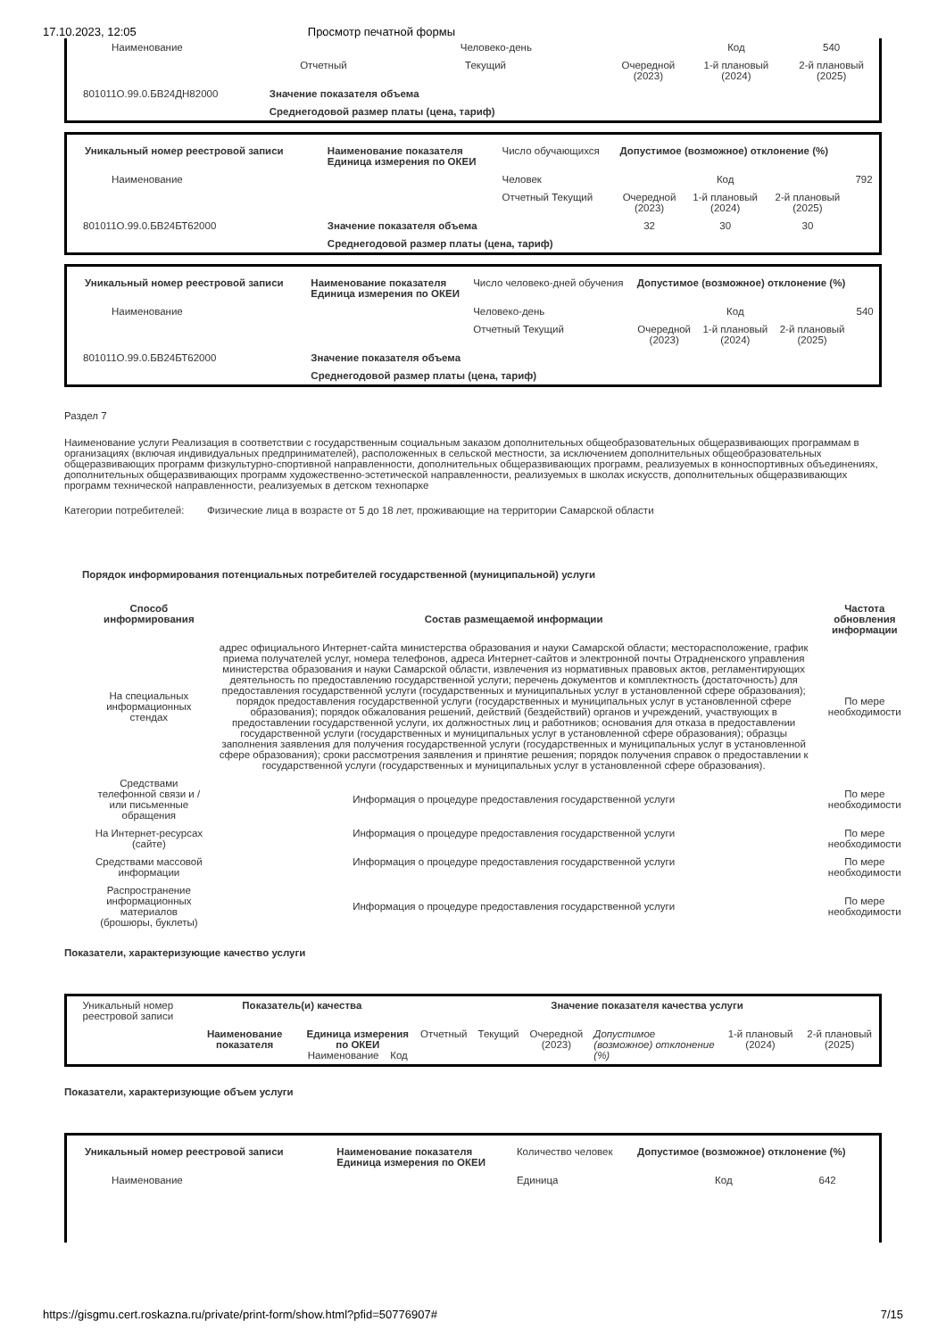17.10.2023, 12:05 Просмотр печатной формы
| Наименование | Человеко-день | | | | Код | 540 |
| | | Отчетный | Текущий | Очередной (2023) | 1-й плановый (2024) | 2-й плановый (2025) |
| 801011О.99.0.БВ24ДН82000 | Значение показателя объема | | | | | |
| | Среднегодовой размер платы (цена, тариф) | | | | | |
| Уникальный номер реестровой записи | Наименование показателя Единица измерения по ОКЕИ | Число обучающихся | Допустимое (возможное) отклонение (%) | | | |
| Наименование | | Человек | | Код | | 792 |
| | | Отчетный Текущий | Очередной (2023) | 1-й плановый (2024) | 2-й плановый (2025) | |
| 801011О.99.0.БВ24БТ62000 | Значение показателя объема | | 32 | 30 | 30 | |
| | Среднегодовой размер платы (цена, тариф) | | | | | |
| Уникальный номер реестровой записи | Наименование показателя Единица измерения по ОКЕИ | Число человеко-дней обучения | Допустимое (возможное) отклонение (%) | | | |
| Наименование | | Человеко-день | | Код | | 540 |
| | | Отчетный Текущий | Очередной (2023) | 1-й плановый (2024) | 2-й плановый (2025) | |
| 801011О.99.0.БВ24БТ62000 | Значение показателя объема | | | | | |
| | Среднегодовой размер платы (цена, тариф) | | | | | |
Раздел 7
Наименование услуги Реализация в соответствии с государственным социальным заказом дополнительных общеобразовательных общеразвивающих программам в организациях (включая индивидуальных предпринимателей), расположенных в сельской местности, за исключением дополнительных общеобразовательных общеразвивающих программ физкультурно-спортивной направленности, дополнительных общеразвивающих программ, реализуемых в конноспортивных объединениях, дополнительных общеразвивающих программ художественно-эстетической направленности, реализуемых в школах искусств, дополнительных общеразвивающих программ технической направленности, реализуемых в детском технопарке
Категории потребителей: Физические лица в возрасте от 5 до 18 лет, проживающие на территории Самарской области
Порядок информирования потенциальных потребителей государственной (муниципальной) услуги
| Способ информирования | Состав размещаемой информации | Частота обновления информации |
| --- | --- | --- |
| На специальных информационных стендах | адрес официального Интернет-сайта министерства образования и науки Самарской области; месторасположение, график приема получателей услуг, номера телефонов, адреса Интернет-сайтов и электронной почты Отрадненского управления министерства образования и науки Самарской области, извлечения из нормативных правовых актов, регламентирующих деятельность по предоставлению государственной услуги; перечень документов и комплектность (достаточность) для предоставления государственной услуги (государственных и муниципальных услуг в установленной сфере образования); порядок предоставления государственной услуги (государственных и муниципальных услуг в установленной сфере образования); порядок обжалования решений, действий (бездействий) органов и учреждений, участвующих в предоставлении государственной услуги, их должностных лиц и работников; основания для отказа в предоставлении государственной услуги (государственных и муниципальных услуг в установленной сфере образования); образцы заполнения заявления для получения государственной услуги (государственных и муниципальных услуг в установленной сфере образования); сроки рассмотрения заявления и принятие решения; порядок получения справок о предоставлении к государственной услуги (государственных и муниципальных услуг в установленной сфере образования). | По мере необходимости |
| Средствами телефонной связи и / или письменные обращения | Информация о процедуре предоставления государственной услуги | По мере необходимости |
| На Интернет-ресурсах (сайте) | Информация о процедуре предоставления государственной услуги | По мере необходимости |
| Средствами массовой информации | Информация о процедуре предоставления государственной услуги | По мере необходимости |
| Распространение информационных материалов (брошюры, буклеты) | Информация о процедуре предоставления государственной услуги | По мере необходимости |
Показатели, характеризующие качество услуги
| Уникальный номер реестровой записи | Показатель(и) качества | | Значение показателя качества услуги | | | | | |
| | Наименование показателя | Единица измерения по ОКЕИ Наименование Код | Отчетный | Текущий | Очередной (2023) | Допустимое (возможное) отклонение (%) | 1-й плановый (2024) | 2-й плановый (2025) |
Показатели, характеризующие объем услуги
| Уникальный номер реестровой записи | Наименование показателя Единица измерения по ОКЕИ | Количество человек | Допустимое (возможное) отклонение (%) | | |
| Наименование | | Единица | | Код | 642 |
https://gisgmu.cert.roskazna.ru/private/print-form/show.html?pfid=50776907# 7/15